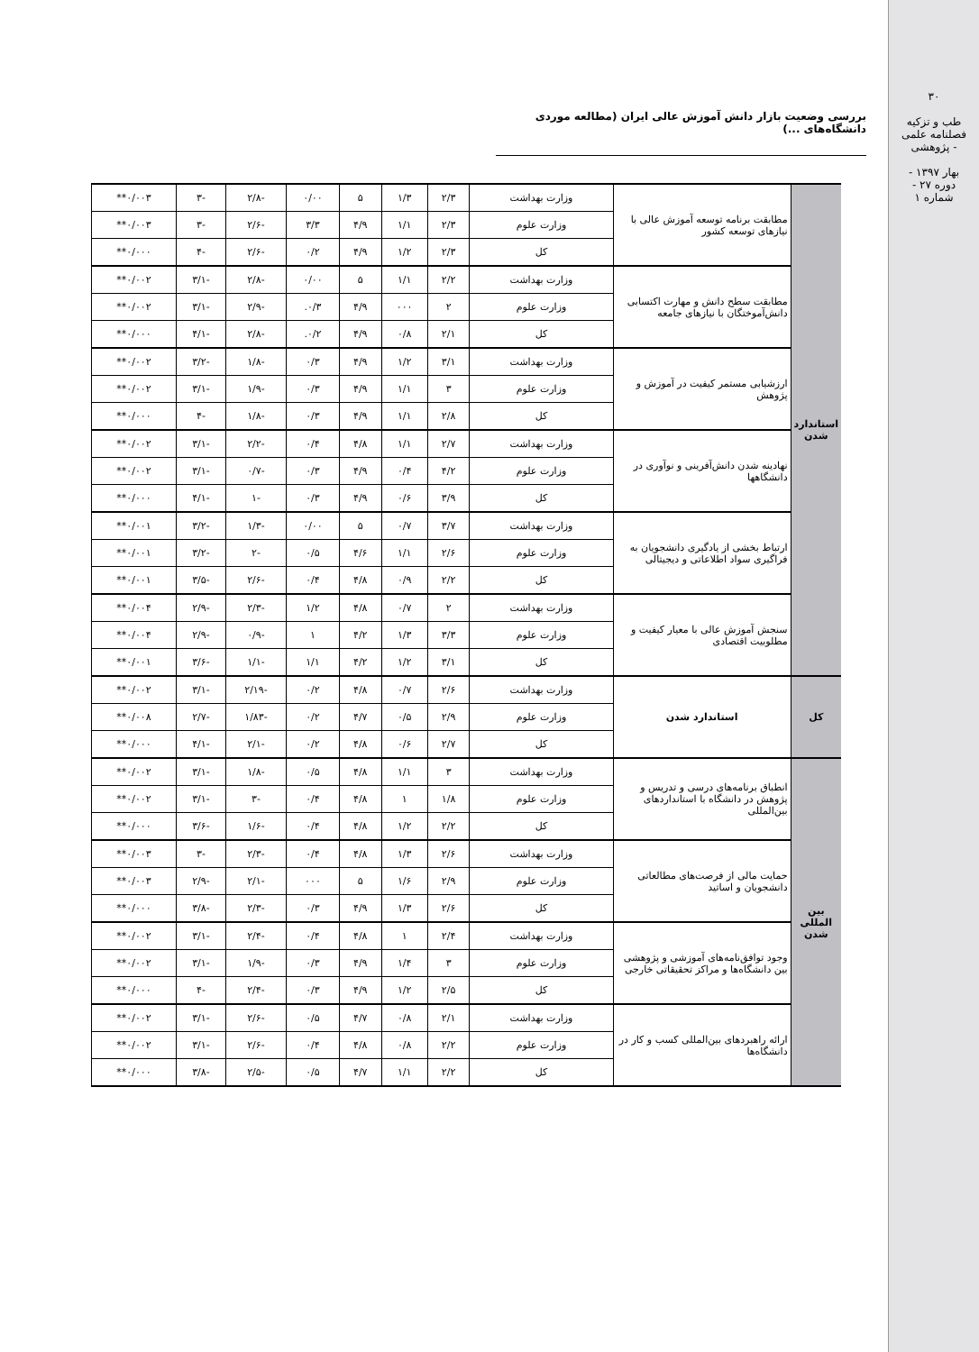۳۰
طب و تزکیه
فصلنامه علمی - پژوهشی
بهار ۱۳۹۷ - دوره ۲۷ - شماره ۱
بررسی وضعیت بازار دانش آموزش عالی ایران (مطالعه موردی دانشگاه‌های ...)
| استاندارد شدن | مطابقت برنامه توسعه آموزش عالی با نیازهای توسعه کشور | وزارت بهداشت | ۲/۳ | ۱/۳ | ۵ | ۰/۰۰ | -۲/۸ | -۳ | ۰/۰۰۳** |
| | | وزارت علوم | ۲/۳ | ۱/۱ | ۴/۹ | ۳/۳ | -۲/۶ | -۳ | ۰/۰۰۳** |
| | | کل | ۲/۳ | ۱/۲ | ۴/۹ | ۰/۲ | -۲/۶ | -۴ | ۰/۰۰۰** |
| | مطابقت سطح دانش و مهارت اکتسابی دانش‌آموختگان با نیازهای جامعه | وزارت بهداشت | ۲/۲ | ۱/۱ | ۵ | ۰/۰۰ | -۲/۸ | -۳/۱ | ۰/۰۰۲** |
| | | وزارت علوم | ۲ | ۰۰۰ | ۴/۹ | ۰/۳. | -۲/۹ | -۳/۱ | ۰/۰۰۲** |
| | | کل | ۲/۱ | ۰/۸ | ۴/۹ | ۰/۲. | -۲/۸ | -۴/۱ | ۰/۰۰۰** |
| | ارزشیابی مستمر کیفیت در آموزش و پژوهش | وزارت بهداشت | ۳/۱ | ۱/۲ | ۴/۹ | ۰/۳ | -۱/۸ | -۳/۲ | ۰/۰۰۲** |
| | | وزارت علوم | ۳ | ۱/۱ | ۴/۹ | ۰/۳ | -۱/۹ | -۳/۱ | ۰/۰۰۲** |
| | | کل | ۲/۸ | ۱/۱ | ۴/۹ | ۰/۳ | -۱/۸ | -۴ | ۰/۰۰۰** |
| | نهادینه شدن دانش‌آفرینی و نوآوری در دانشگاهها | وزارت بهداشت | ۲/۷ | ۱/۱ | ۴/۸ | ۰/۴ | -۲/۲ | -۳/۱ | ۰/۰۰۲** |
| | | وزارت علوم | ۴/۲ | ۰/۴ | ۴/۹ | ۰/۳ | -۰/۷ | -۳/۱ | ۰/۰۰۲** |
| | | کل | ۳/۹ | ۰/۶ | ۴/۹ | ۰/۳ | -۱ | -۴/۱ | ۰/۰۰۰** |
| | ارتباط بخشی از یادگیری دانشجویان به فراگیری سواد اطلاعاتی و دیجیتالی | وزارت بهداشت | ۳/۷ | ۰/۷ | ۵ | ۰/۰۰ | -۱/۳ | -۳/۲ | ۰/۰۰۱** |
| | | وزارت علوم | ۲/۶ | ۱/۱ | ۴/۶ | ۰/۵ | -۲ | -۳/۲ | ۰/۰۰۱** |
| | | کل | ۲/۲ | ۰/۹ | ۴/۸ | ۰/۴ | -۲/۶ | -۳/۵ | ۰/۰۰۱** |
| | سنجش آموزش عالی با معیار کیفیت و مطلوبیت اقتصادی | وزارت بهداشت | ۲ | ۰/۷ | ۴/۸ | ۱/۲ | -۲/۳ | -۲/۹ | ۰/۰۰۴** |
| | | وزارت علوم | ۳/۳ | ۱/۳ | ۴/۲ | ۱ | -۰/۹ | -۲/۹ | ۰/۰۰۴** |
| | | کل | ۳/۱ | ۱/۲ | ۴/۲ | ۱/۱ | -۱/۱ | -۳/۶ | ۰/۰۰۱** |
| کل | استاندارد شدن | وزارت بهداشت | ۲/۶ | ۰/۷ | ۴/۸ | ۰/۲ | -۲/۱۹ | -۳/۱ | ۰/۰۰۲** |
| | | وزارت علوم | ۲/۹ | ۰/۵ | ۴/۷ | ۰/۲ | -۱/۸۳ | -۲/۷ | ۰/۰۰۸** |
| | | کل | ۲/۷ | ۰/۶ | ۴/۸ | ۰/۲ | -۲/۱ | -۴/۱ | ۰/۰۰۰** |
| بین المللی شدن | انطباق برنامه‌های درسی و تدریس و پژوهش در دانشگاه با استانداردهای بین‌المللی | وزارت بهداشت | ۳ | ۱/۱ | ۴/۸ | ۰/۵ | -۱/۸ | -۳/۱ | ۰/۰۰۲** |
| | | وزارت علوم | ۱/۸ | ۱ | ۴/۸ | ۰/۴ | -۳ | -۳/۱ | ۰/۰۰۲** |
| | | کل | ۲/۲ | ۱/۲ | ۴/۸ | ۰/۴ | -۱/۶ | -۳/۶ | ۰/۰۰۰** |
| | حمایت مالی از فرصت‌های مطالعاتی دانشجویان و اساتید | وزارت بهداشت | ۲/۶ | ۱/۳ | ۴/۸ | ۰/۴ | -۲/۳ | -۳ | ۰/۰۰۳** |
| | | وزارت علوم | ۲/۹ | ۱/۶ | ۵ | ۰۰۰ | -۲/۱ | -۲/۹ | ۰/۰۰۳** |
| | | کل | ۲/۶ | ۱/۳ | ۴/۹ | ۰/۳ | -۲/۳ | -۳/۸ | ۰/۰۰۰** |
| | وجود توافق‌نامه‌های آموزشی و پژوهشی بین دانشگاه‌ها و مراکز تحقیقاتی خارجی | وزارت بهداشت | ۲/۴ | ۱ | ۴/۸ | ۰/۴ | -۲/۴ | -۳/۱ | ۰/۰۰۲** |
| | | وزارت علوم | ۳ | ۱/۴ | ۴/۹ | ۰/۳ | -۱/۹ | -۳/۱ | ۰/۰۰۲** |
| | | کل | ۲/۵ | ۱/۲ | ۴/۹ | ۰/۳ | -۲/۴ | -۴ | ۰/۰۰۰** |
| | ارائه راهبردهای بین‌المللی کسب و کار در دانشگاه‌ها | وزارت بهداشت | ۲/۱ | ۰/۸ | ۴/۷ | ۰/۵ | -۲/۶ | -۳/۱ | ۰/۰۰۲** |
| | | وزارت علوم | ۲/۲ | ۰/۸ | ۴/۸ | ۰/۴ | -۲/۶ | -۳/۱ | ۰/۰۰۲** |
| | | کل | ۲/۲ | ۱/۱ | ۴/۷ | ۰/۵ | -۲/۵ | -۳/۸ | ۰/۰۰۰** |